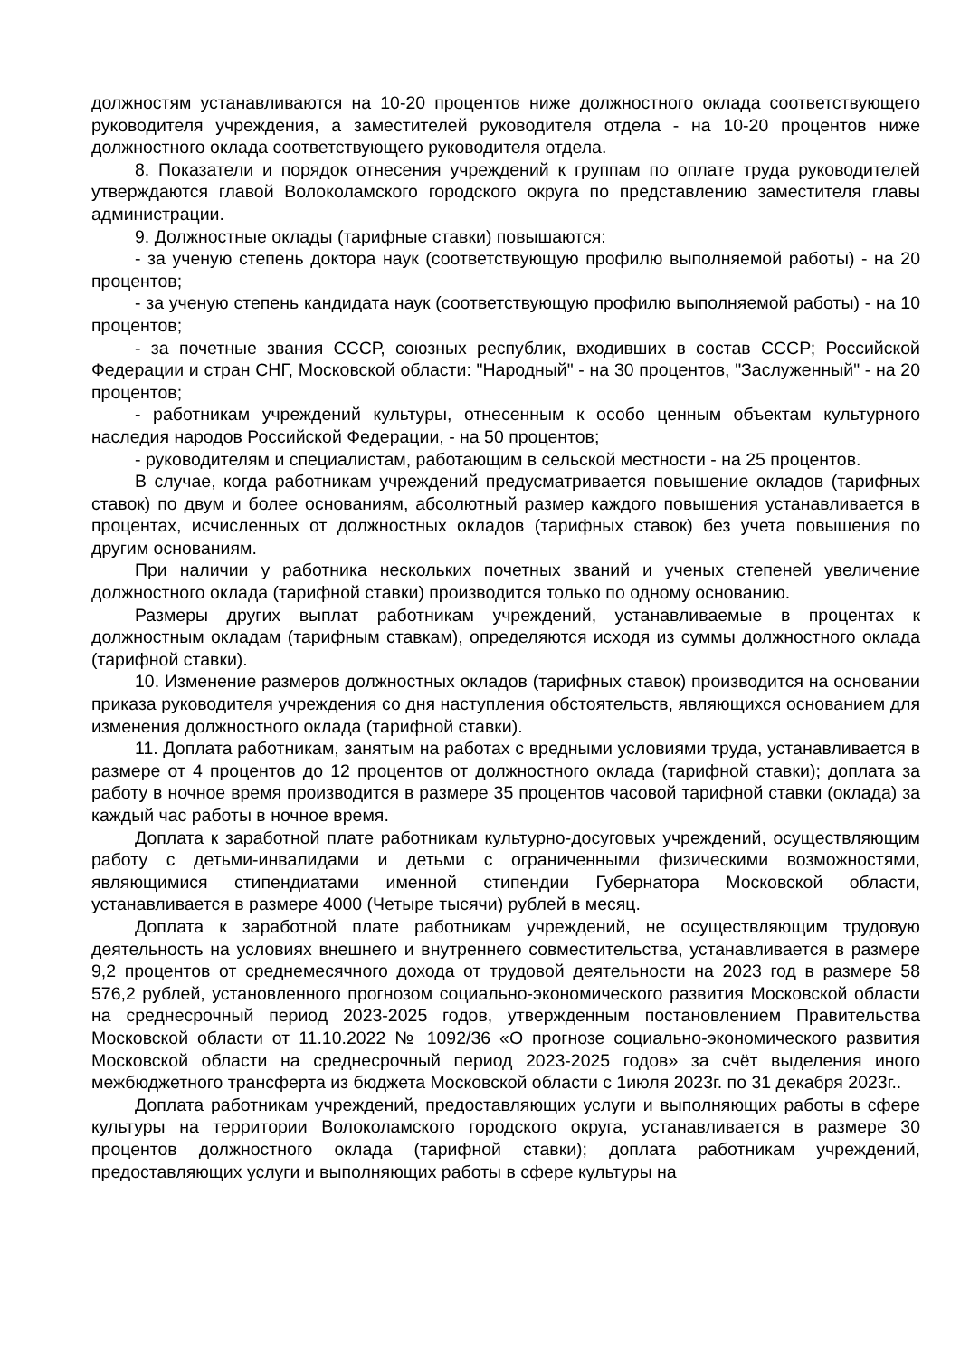должностям устанавливаются на 10-20 процентов ниже должностного оклада соответствующего руководителя учреждения, а заместителей руководителя отдела - на 10-20 процентов ниже должностного оклада соответствующего руководителя отдела.
8. Показатели и порядок отнесения учреждений к группам по оплате труда руководителей утверждаются главой Волоколамского городского округа по представлению заместителя главы администрации.
9. Должностные оклады (тарифные ставки) повышаются:
- за ученую степень доктора наук (соответствующую профилю выполняемой работы) - на 20 процентов;
- за ученую степень кандидата наук (соответствующую профилю выполняемой работы) - на 10 процентов;
- за почетные звания СССР, союзных республик, входивших в состав СССР; Российской Федерации и стран СНГ, Московской области: "Народный" - на 30 процентов, "Заслуженный" - на 20 процентов;
- работникам учреждений культуры, отнесенным к особо ценным объектам культурного наследия народов Российской Федерации, - на 50 процентов;
- руководителям и специалистам, работающим в сельской местности - на 25 процентов.
В случае, когда работникам учреждений предусматривается повышение окладов (тарифных ставок) по двум и более основаниям, абсолютный размер каждого повышения устанавливается в процентах, исчисленных от должностных окладов (тарифных ставок) без учета повышения по другим основаниям.
При наличии у работника нескольких почетных званий и ученых степеней увеличение должностного оклада (тарифной ставки) производится только по одному основанию.
Размеры других выплат работникам учреждений, устанавливаемые в процентах к должностным окладам (тарифным ставкам), определяются исходя из суммы должностного оклада (тарифной ставки).
10. Изменение размеров должностных окладов (тарифных ставок) производится на основании приказа руководителя учреждения со дня наступления обстоятельств, являющихся основанием для изменения должностного оклада (тарифной ставки).
11. Доплата работникам, занятым на работах с вредными условиями труда, устанавливается в размере от 4 процентов до 12 процентов от должностного оклада (тарифной ставки); доплата за работу в ночное время производится в размере 35 процентов часовой тарифной ставки (оклада) за каждый час работы в ночное время.
Доплата к заработной плате работникам культурно-досуговых учреждений, осуществляющим работу с детьми-инвалидами и детьми с ограниченными физическими возможностями, являющимися стипендиатами именной стипендии Губернатора Московской области, устанавливается в размере 4000 (Четыре тысячи) рублей в месяц.
Доплата к заработной плате работникам учреждений, не осуществляющим трудовую деятельность на условиях внешнего и внутреннего совместительства, устанавливается в размере 9,2 процентов от среднемесячного дохода от трудовой деятельности на 2023 год в размере 58 576,2 рублей, установленного прогнозом социально-экономического развития Московской области на среднесрочный период 2023-2025 годов, утвержденным постановлением Правительства Московской области от 11.10.2022 № 1092/36 «О прогнозе социально-экономического развития Московской области на среднесрочный период 2023-2025 годов» за счёт выделения иного межбюджетного трансферта из бюджета Московской области с 1июля 2023г. по 31 декабря 2023г..
Доплата работникам учреждений, предоставляющих услуги и выполняющих работы в сфере культуры на территории Волоколамского городского округа, устанавливается в размере 30 процентов должностного оклада (тарифной ставки); доплата работникам учреждений, предоставляющих услуги и выполняющих работы в сфере культуры на